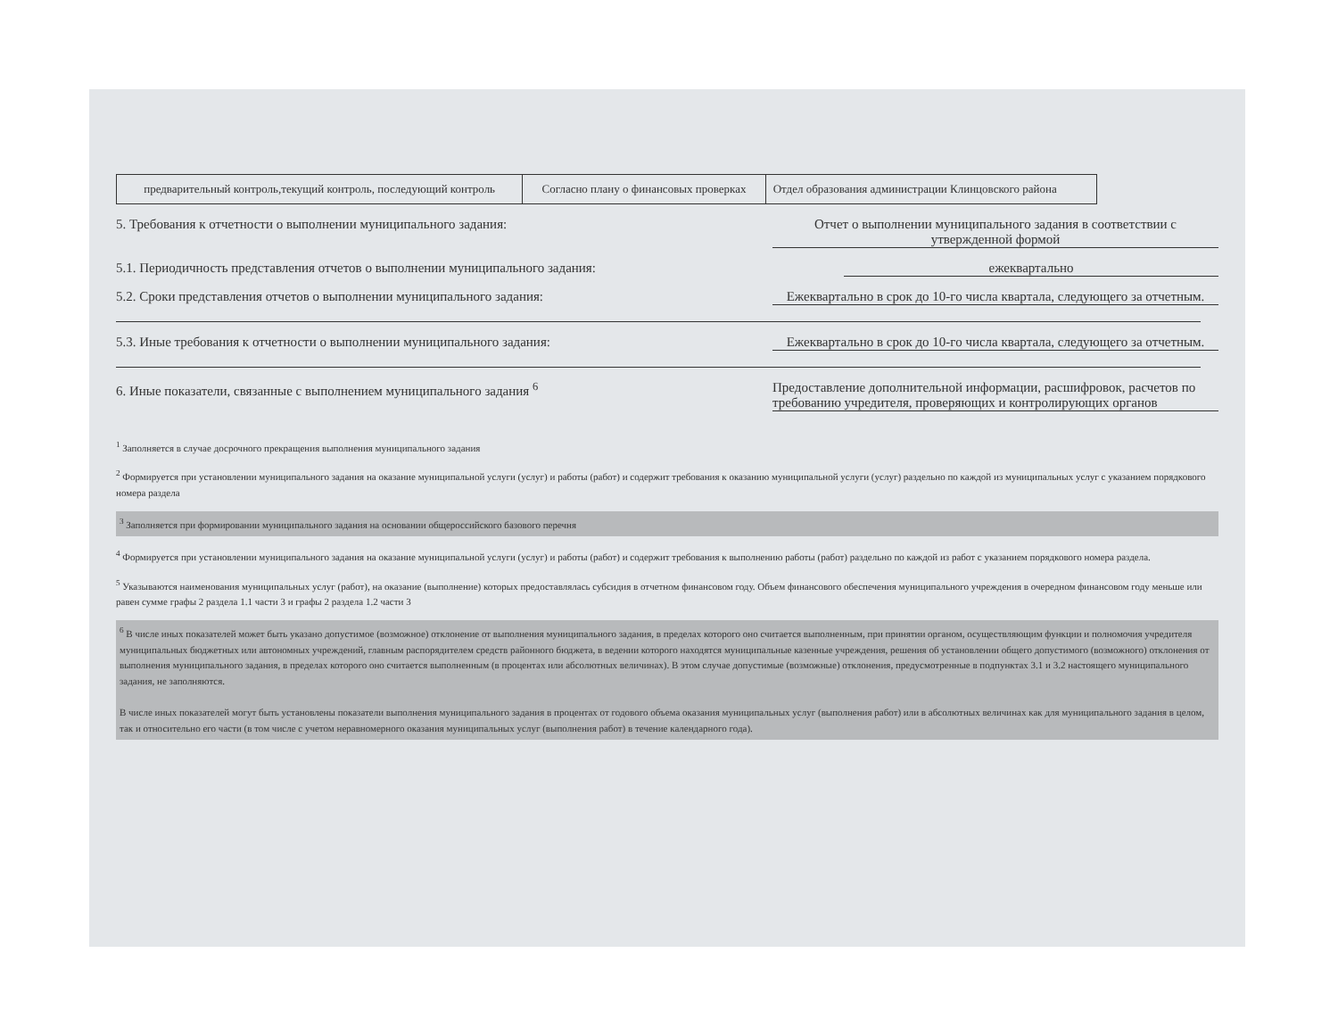| предварительный контроль,текущий контроль, последующий контроль | Согласно плану о финансовых проверках | Отдел образования администрации Клинцовского района |
5. Требования к отчетности о выполнении муниципального задания:
Отчет о выполнении муниципального задания в соответствии с утвержденной формой
5.1. Периодичность представления отчетов о выполнении муниципального задания:
ежеквартально
5.2. Сроки представления отчетов о выполнении муниципального задания:
Ежеквартально в срок до 10-го числа квартала, следующего за отчетным.
5.3. Иные требования к отчетности о выполнении муниципального задания:
Ежеквартально в срок до 10-го числа квартала, следующего за отчетным.
6. Иные показатели, связанные с выполнением муниципального задания <sup>6</sup>
Предоставление дополнительной информации, расшифровок, расчетов по требованию учредителя, проверяющих и контролирующих органов
<sup>1</sup> Заполняется в случае досрочного прекращения выполнения муниципального задания
<sup>2</sup> Формируется при установлении муниципального задания на оказание муниципальной услуги (услуг) и работы (работ) и содержит требования к оказанию муниципальной услуги (услуг) раздельно по каждой из муниципальных услуг с указанием порядкового номера раздела
<sup>3</sup> Заполняется при формировании муниципального задания на основании общероссийского базового перечня
<sup>4</sup> Формируется при установлении муниципального задания на оказание муниципальной услуги (услуг) и работы (работ) и содержит требования к выполнению работы (работ) раздельно по каждой из работ с указанием порядкового номера раздела.
<sup>5</sup> Указываются наименования муниципальных услуг (работ), на оказание (выполнение) которых предоставлялась субсидия в отчетном финансовом году. Объем финансового обеспечения муниципального учреждения в очередном финансовом году меньше или равен сумме графы 2 раздела 1.1 части 3 и графы 2 раздела 1.2 части 3
<sup>6</sup> В числе иных показателей может быть указано допустимое (возможное) отклонение от выполнения муниципального задания, в пределах которого оно считается выполненным, при принятии органом, осуществляющим функции и полномочия учредителя муниципальных бюджетных или автономных учреждений, главным распорядителем средств районного бюджета, в ведении которого находятся муниципальные казенные учреждения, решения об установлении общего допустимого (возможного) отклонения от выполнения муниципального задания, в пределах которого оно считается выполненным (в процентах или абсолютных величинах). В этом случае допустимые (возможные) отклонения, предусмотренные в подпунктах 3.1 и 3.2 настоящего муниципального задания, не заполняются.
В числе иных показателей могут быть установлены показатели выполнения муниципального задания в процентах от годового объема оказания муниципальных услуг (выполнения работ) или в абсолютных величинах как для муниципального задания в целом, так и относительно его части (в том числе с учетом неравномерного оказания муниципальных услуг (выполнения работ) в течение календарного года).